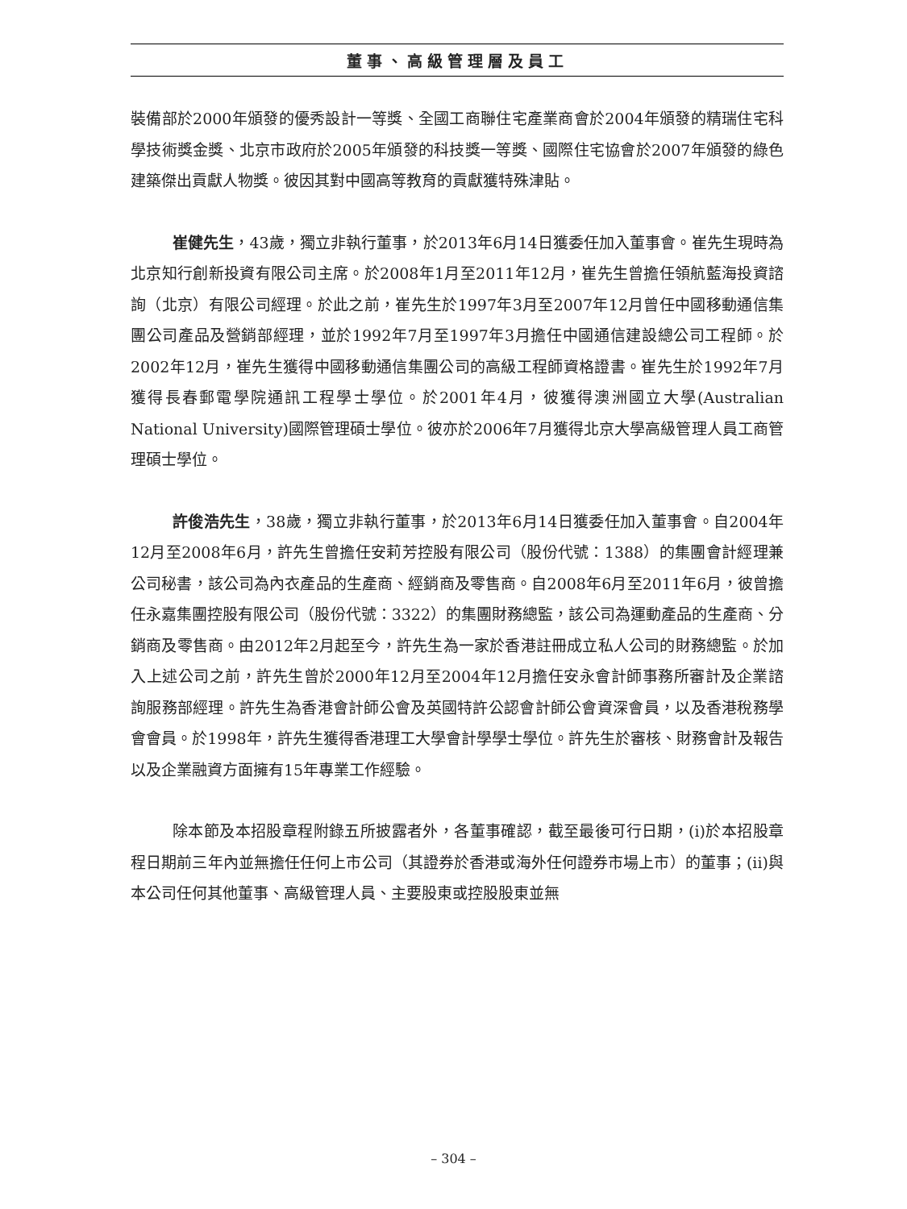董事、高級管理層及員工
裝備部於2000年頒發的優秀設計一等獎、全國工商聯住宅產業商會於2004年頒發的精瑞住宅科學技術獎金獎、北京市政府於2005年頒發的科技獎一等獎、國際住宅協會於2007年頒發的綠色建築傑出貢獻人物獎。彼因其對中國高等教育的貢獻獲特殊津貼。
崔健先生，43歲，獨立非執行董事，於2013年6月14日獲委任加入董事會。崔先生現時為北京知行創新投資有限公司主席。於2008年1月至2011年12月，崔先生曾擔任領航藍海投資諮詢（北京）有限公司經理。於此之前，崔先生於1997年3月至2007年12月曾任中國移動通信集團公司產品及營銷部經理，並於1992年7月至1997年3月擔任中國通信建設總公司工程師。於2002年12月，崔先生獲得中國移動通信集團公司的高級工程師資格證書。崔先生於1992年7月獲得長春郵電學院通訊工程學士學位。於2001年4月，彼獲得澳洲國立大學(Australian National University)國際管理碩士學位。彼亦於2006年7月獲得北京大學高級管理人員工商管理碩士學位。
許俊浩先生，38歲，獨立非執行董事，於2013年6月14日獲委任加入董事會。自2004年12月至2008年6月，許先生曾擔任安莉芳控股有限公司（股份代號：1388）的集團會計經理兼公司秘書，該公司為內衣產品的生產商、經銷商及零售商。自2008年6月至2011年6月，彼曾擔任永嘉集團控股有限公司（股份代號：3322）的集團財務總監，該公司為運動產品的生產商、分銷商及零售商。由2012年2月起至今，許先生為一家於香港註冊成立私人公司的財務總監。於加入上述公司之前，許先生曾於2000年12月至2004年12月擔任安永會計師事務所審計及企業諮詢服務部經理。許先生為香港會計師公會及英國特許公認會計師公會資深會員，以及香港稅務學會會員。於1998年，許先生獲得香港理工大學會計學學士學位。許先生於審核、財務會計及報告以及企業融資方面擁有15年專業工作經驗。
除本節及本招股章程附錄五所披露者外，各董事確認，截至最後可行日期，(i)於本招股章程日期前三年內並無擔任任何上市公司（其證券於香港或海外任何證券市場上市）的董事；(ii)與本公司任何其他董事、高級管理人員、主要股東或控股股東並無
– 304 –